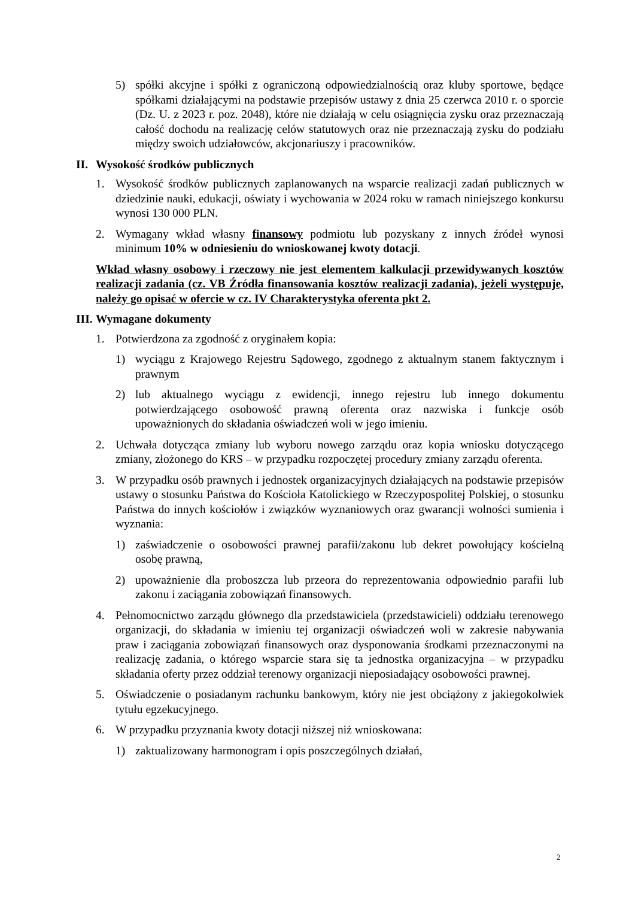5) spółki akcyjne i spółki z ograniczoną odpowiedzialnością oraz kluby sportowe, będące spółkami działającymi na podstawie przepisów ustawy z dnia 25 czerwca 2010 r. o sporcie (Dz. U. z 2023 r. poz. 2048), które nie działają w celu osiągnięcia zysku oraz przeznaczają całość dochodu na realizację celów statutowych oraz nie przeznaczają zysku do podziału między swoich udziałowców, akcjonariuszy i pracowników.
II. Wysokość środków publicznych
1. Wysokość środków publicznych zaplanowanych na wsparcie realizacji zadań publicznych w dziedzinie nauki, edukacji, oświaty i wychowania w 2024 roku w ramach niniejszego konkursu wynosi 130 000 PLN.
2. Wymagany wkład własny finansowy podmiotu lub pozyskany z innych źródeł wynosi minimum 10% w odniesieniu do wnioskowanej kwoty dotacji.
Wkład własny osobowy i rzeczowy nie jest elementem kalkulacji przewidywanych kosztów realizacji zadania (cz. VB Źródła finansowania kosztów realizacji zadania), jeżeli występuje, należy go opisać w ofercie w cz. IV Charakterystyka oferenta pkt 2.
III. Wymagane dokumenty
1. Potwierdzona za zgodność z oryginałem kopia:
1) wyciągu z Krajowego Rejestru Sądowego, zgodnego z aktualnym stanem faktycznym i prawnym
2) lub aktualnego wyciągu z ewidencji, innego rejestru lub innego dokumentu potwierdzającego osobowość prawną oferenta oraz nazwiska i funkcje osób upoważnionych do składania oświadczeń woli w jego imieniu.
2. Uchwała dotycząca zmiany lub wyboru nowego zarządu oraz kopia wniosku dotyczącego zmiany, złożonego do KRS – w przypadku rozpoczętej procedury zmiany zarządu oferenta.
3. W przypadku osób prawnych i jednostek organizacyjnych działających na podstawie przepisów ustawy o stosunku Państwa do Kościoła Katolickiego w Rzeczypospolitej Polskiej, o stosunku Państwa do innych kościołów i związków wyznaniowych oraz gwarancji wolności sumienia i wyznania:
1) zaświadczenie o osobowości prawnej parafii/zakonu lub dekret powołujący kościelną osobę prawną,
2) upoważnienie dla proboszcza lub przeora do reprezentowania odpowiednio parafii lub zakonu i zaciągania zobowiązań finansowych.
4. Pełnomocnictwo zarządu głównego dla przedstawiciela (przedstawicieli) oddziału terenowego organizacji, do składania w imieniu tej organizacji oświadczeń woli w zakresie nabywania praw i zaciągania zobowiązań finansowych oraz dysponowania środkami przeznaczonymi na realizację zadania, o którego wsparcie stara się ta jednostka organizacyjna – w przypadku składania oferty przez oddział terenowy organizacji nieposiadający osobowości prawnej.
5. Oświadczenie o posiadanym rachunku bankowym, który nie jest obciążony z jakiegokolwiek tytułu egzekucyjnego.
6. W przypadku przyznania kwoty dotacji niższej niż wnioskowana:
1) zaktualizowany harmonogram i opis poszczególnych działań,
2